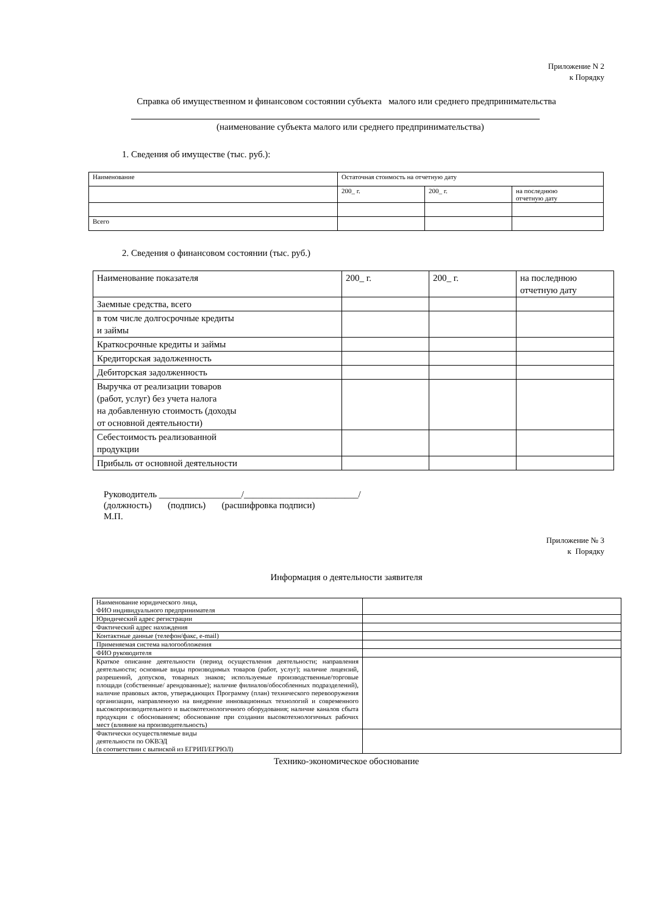Приложение N 2
к Порядку
Справка об имущественном и финансовом состоянии субъекта малого или среднего предпринимательства
(наименование субъекта малого или среднего предпринимательства)
1. Сведения об имуществе (тыс. руб.):
| Наименование | Остаточная стоимость на отчетную дату | | |
| | 200_ г. | 200_ г. | на последнюю отчетную дату |
| Всего | | | |
2. Сведения о финансовом состоянии (тыс. руб.)
| Наименование показателя | 200_ г. | 200_ г. | на последнюю отчетную дату |
| Заемные средства, всего | | | |
| в том числе долгосрочные кредиты и займы | | | |
| Краткосрочные кредиты и займы | | | |
| Кредиторская задолженность | | | |
| Дебиторская задолженность | | | |
| Выручка от реализации товаров (работ, услуг) без учета налога на добавленную стоимость (доходы от основной деятельности) | | | |
| Себестоимость реализованной продукции | | | |
| Прибыль от основной деятельности | | | |
Руководитель __________________/_________________________/
(должность) (подпись) (расшифровка подписи)
М.П.
Приложение № 3
к Порядку
Информация о деятельности заявителя
| Наименование юридического лица, ФИО индивидуального предпринимателя | |
| Юридический адрес регистрации | |
| Фактический адрес нахождения | |
| Контактные данные (телефон/факс, e-mail) | |
| Применяемая система налогообложения | |
| ФИО руководителя | |
| Краткое описание деятельности (период осуществления деятельности; направления деятельности; основные виды производимых товаров (работ, услуг); наличие лицензий, разрешений, допусков, товарных знаков; используемые производственные/торговые площади (собственные/ арендованные); наличие филиалов/обособленных подразделений), наличие правовых актов, утверждающих Программу (план) технического перевооружения организации, направленную на внедрение инновационных технологий и современного высокопроизводительного и высокотехнологичного оборудования; наличие каналов сбыта продукции с обоснованием; обоснование при создании высокотехнологичных рабочих мест (влияние на производительность) | |
| Фактически осуществляемые виды деятельности по ОКВЭД (в соответствии с выпиской из ЕГРИП/ЕГРЮЛ) | |
Технико-экономическое обоснование